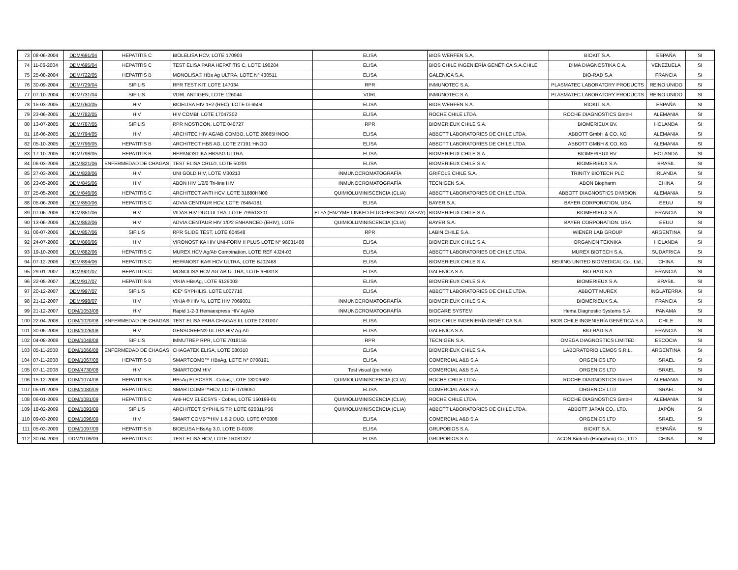| 73 | 08-06-2004 | DDM/691/04 | HEPATITIS C | BIOLELISA HCV, LOTE 170903 | ELISA | BIOS WERFEN S.A. | BIOKIT S.A. | ESPAÑA | SI |
| 74 | 11-06-2004 | DDM/695/04 | HEPATITIS C | TEST ELISA PARA HEPATITIS C, LOTE 190204 | ELISA | BIOS CHILE INGENIERÍA GENÉTICA S.A.CHILE | DIMA DIAGNOSTIKA C.A. | VENEZUELA | SI |
| 75 | 25-08-2004 | DDM/722/05 | HEPATITIS B | MONOLISA® HBs Ag ULTRA, LOTE Nº 430511 | ELISA | GALENICA S.A. | BIO-RAD S.A | FRANCIA | SI |
| 76 | 30-09-2004 | DDM/729/04 | SIFILIS | RPR TEST KIT, LOTE 147034 | RPR | INMUNOTEC S.A. | PLASMATEC LABORATORY PRODUCTS | REINO UNIDO | SI |
| 77 | 07-10-2004 | DDM/731/04 | SIFILIS | VDRL ANTIGEN, LOTE 126044 | VDRL | INMUNOTEC S.A. | PLASMATEC LABORATORY PRODUCTS | REINO UNIDO | SI |
| 78 | 15-03-2005 | DDM/760/05 | HIV | BIOELISA HIV 1+2 (REC), LOTE G-6504 | ELISA | BIOS WERFEN S.A. | BIOKIT S.A. | ESPAÑA | SI |
| 79 | 23-06-2005 | DDM/782/05 | HIV | HIV COMBI, LOTE 17047302 | ELISA | ROCHE CHILE LTDA. | ROCHE DIAGNOSTICS GmbH | ALEMANIA | SI |
| 80 | 13-07-2005 | DDM/787/05 | SIFILIS | RPR NOSTICON, LOTE 040727 | RPR | BIOMERIEUX CHILE S.A. | BIOMERIEUX BV. | HOLANDA | SI |
| 81 | 16-06-2005 | DDM/794/05 | HIV | ARCHITEC HIV AG/AB COMBO, LOTE 28665HNOO | ELISA | ABBOTT LABORATORIES DE CHILE LTDA. | ABBOTT GmbH & CO, KG | ALEMANIA | SI |
| 82 | 05-10-2005 | DDM/796/05 | HEPATITIS B | ARCHITECT HBS AG, LOTE 27191 HNOO | ELISA | ABBOTT LABORATORIES DE CHILE LTDA. | ABBOTT GMBH & CO, KG | ALEMANIA | SI |
| 83 | 17-10-2005 | DDM/798/05 | HEPATITIS B | HEPANOSTIKA HBSAG ULTRA | ELISA | BIOMERIEUX CHILE S.A. | BIOMERIEUX BV. | HOLANDA | SI |
| 84 | 06-03-2006 | DDM/821/06 | ENFERMEDAD DE CHAGAS | TEST ELISA CRUZI, LOTE 50201 | ELISA | BIOMERIEUX CHILE S.A. | BIOMERIEUX S.A. | BRASIL | SI |
| 85 | 27-03-2006 | DDM/828/06 | HIV | UNI GOLD HIV, LOTE M30213 | INMUNOCROMATOGRAFÍA | GRIFOLS CHILE S.A. | TRINITY BIOTECH PLC | IRLANDA | SI |
| 86 | 23-05-2006 | DDM/845/06 | HIV | ABON HIV 1/2/0 Tri-line HIV | INMUNOCROMATOGRAFÍA | TECNIGEN S.A. | ABON Biopharm | CHINA | SI |
| 87 | 25-05-2006 | DDM/846/06 | HEPATITIS C | ARCHITECT ANTI HCV, LOTE 31880HN00 | QUIMIOLUMINISCENCIA (CLIA) | ABBOTT LABORATORIES DE CHILE LTDA. | ABBOTT DIAGNOSTICS DIVISION | ALEMANIA | SI |
| 88 | 05-06-2006 | DDM/850/06 | HEPATITIS C | ADVIA CENTAUR HCV, LOTE 76464181 | ELISA | BAYER S.A. | BAYER CORPORATION. USA | EEUU | SI |
| 89 | 07-06-2006 | DDM/851/06 | HIV | VIDAS HIV DUO ULTRA, LOTE 799513301 | ELFA (ENZYME LINKED FLUORESCENT ASSAY) | BIOMERIEUX CHILE S.A. | BIOMERIEUX S.A. | FRANCIA | SI |
| 90 | 13-06-2006 | DDM/852/06 | HIV | ADVIA CENTAUR HIV 1/0/2 ENHANCED (EHIV), LOTE | QUIMIOLUMINISCENCIA (CLIA) | BAYER S.A. | BAYER CORPORATION. USA | EEUU | SI |
| 91 | 06-07-2006 | DDM/857/06 | SIFILIS | RPR SLIDE TEST, LOTE 604548 | RPR | LABIN CHILE S.A. | WIENER LAB GROUP | ARGENTINA | SI |
| 92 | 24-07-2006 | DDM/866/06 | HIV | VIRONOSTIKA HIV UNI-FORM II PLUS LOTE N° 96031408 | ELISA | BIOMERIEUX CHILE S.A. | ORGANON TEKNIKA | HOLANDA | SI |
| 93 | 19-10-2006 | DDM/882/06 | HEPATITIS C | MUREX HCV Ag/Ab Combination, LOTE REF 4J24-03 | ELISA | ABBOTT LABORATORIES DE CHILE LTDA. | MUREX BIOTECH S.A. | SUDAFRICA | SI |
| 94 | 07-12-2006 | DDM/894/06 | HEPATITIS C | HEPANOSTIKA® HCV ULTRA, LOTE BJ02468 | ELISA | BIOMERIEUX CHILE S.A. | BEIJING UNITED BIOMEDICAL Co., Ltd., | CHINA | SI |
| 95 | 29-01-2007 | DDM/901/07 | HEPATITIS C | MONOLISA HCV AG-AB ULTRA, LOTE 6H0018 | ELISA | GALENICA S.A. | BIO-RAD S.A | FRANCIA | SI |
| 96 | 22-05-2007 | DDM/917/07 | HEPATITIS B | VIKIA HBsAg, LOTE 6129003 | ELISA | BIOMERIEUX CHILE S.A. | BIOMERIEUX S.A. | BRASIL | SI |
| 97 | 20-12-2007 | DDM/997/07 | SIFILIS | ICE* SYPHILIS, LOTE L007710 | ELISA | ABBOTT LABORATORIES DE CHILE LTDA. | ABBOTT MUREX | INGLATERRA | SI |
| 98 | 21-12-2007 | DDM/998/07 | HIV | VIKIA ® HIV ½, LOTE HIV 7069001 | INMUNOCROMATOGRAFÍA | BIOMERIEUX CHILE S.A. | BIOMERIEUX S.A. | FRANCIA | SI |
| 99 | 21-12-2007 | DDM/1053/08 | HIV | Rapid 1-2-3 Hemaexpress HIV Ag/Ab | INMUNOCROMATOGRAFÍA | BIOCARE SYSTEM | Hema Diagnostic Systems S.A. | PANAMA | SI |
| 100 | 22-04-2008 | DDM/1020/08 | ENFERMEDAD DE CHAGAS | TEST ELISA PARA CHAGAS III, LOTE 0231007 | ELISA | BIOS CHILE INGENIERÍA GENÉTICA S.A | BIOS CHILE INGENIERÍA GENÉTICA S.A. | CHILE | SI |
| 101 | 30-05-2008 | DDM/1026/08 | HIV | GENSCREEN® ULTRA HIV Ag-Ab | ELISA | GALENICA S.A. | BIO-RAD S.A | FRANCIA | SI |
| 102 | 04-08-2008 | DDM/1048/08 | SIFILIS | IMMUTREP RPR, LOTE 7018155 | RPR | TECNIGEN S.A. | OMEGA DIAGNOSTICS LIMITED | ESCOCIA | SI |
| 103 | 05-11-2008 | DDM/1066/08 | ENFERMEDAD DE CHAGAS | CHAGATEK ELISA, LOTE 080310 | ELISA | BIOMERIEUX CHILE S.A. | LABORATORIO LEMOS S.R.L. | ARGENTINA | SI |
| 104 | 07-11-2008 | DDM/1067/08 | HEPATITIS B | SMARTCOMB™ HBsAg, LOTE N° 0708191 | ELISA | COMERCIAL A&B S.A. | ORGENICS LTD | ISRAEL | SI |
| 105 | 07-11-2008 | DDM/4730/08 | HIV | SMARTCOM HIV | Test visual (peineta) | COMERCIAL A&B S.A. | ORGENICS LTD | ISRAEL | SI |
| 106 | 15-12-2008 | DDM/1074/08 | HEPATITIS B | HBsAg ELECSYS - Cobas, LOTE 18209602 | QUIMIOLUMINISCENCIA (CLIA) | ROCHE CHILE LTDA. | ROCHE DIAGNOSTICS GmbH | ALEMANIA | SI |
| 107 | 05-01-2009 | DDM/1080/09 | HEPATITIS C | SMARTCOMB™HCV, LOTE 0709051 | ELISA | COMERCIAL A&B S.A. | ORGENICS LTD | ISRAEL | SI |
| 108 | 06-01-2009 | DDM/1081/09 | HEPATITIS C | Anti-HCV ELECSYS - Cobas, LOTE 150199-01 | QUIMIOLUMINISCENCIA (CLIA) | ROCHE CHILE LTDA. | ROCHE DIAGNOSTICS GmbH | ALEMANIA | SI |
| 109 | 18-02-2009 | DDM/1093/09 | SIFILIS | ARCHITECT SYPHILIS TP, LOTE 62031LP36 | QUIMIOLUMINISCENCIA (CLIA) | ABBOTT LABORATORIES DE CHILE LTDA. | ABBOTT JAPAN CO., LTD. | JAPÓN | SI |
| 110 | 09-03-2009 | DDM/1096/09 | HIV | SMART COMB™HIV 1 & 2 DUO, LOTE 070808 | ELISA | COMERCIAL A&B S.A. | ORGENICS LTD | ISRAEL | SI |
| 111 | 05-03-2009 | DDM/1097/09 | HEPATITIS B | BIOELISA HBsAg 3.0, LOTE D-0108 | ELISA | GRUPOBIOS S.A. | BIOKIT S.A. | ESPAÑA | SI |
| 112 | 30-04-2009 | DDM/1109/09 | HEPATITIS C | TEST ELISA HCV, LOTE 1R081327 | ELISA | GRUPOBIOS S.A. | ACON Biotech (Hangzhou) Co., LTD. | CHINA | SI |